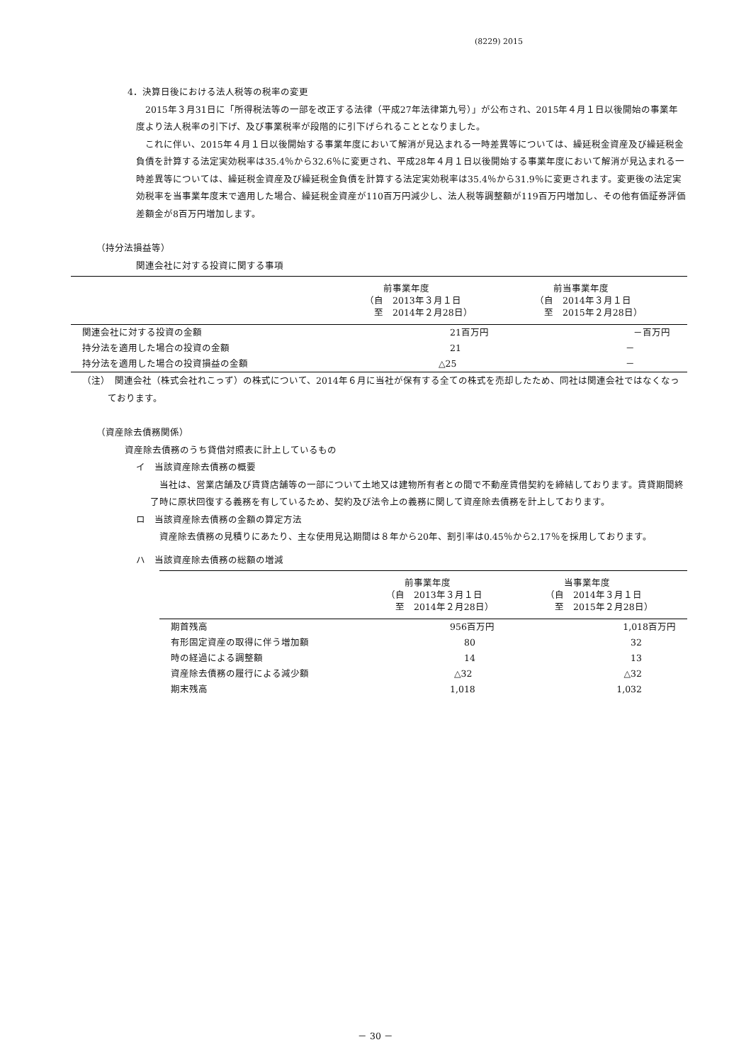(8229) 2015
4．決算日後における法人税等の税率の変更
　2015年３月31日に「所得税法等の一部を改正する法律（平成27年法律第九号）」が公布され、2015年４月１日以後開始の事業年度より法人税率の引下げ、及び事業税率が段階的に引下げられることとなりました。
　これに伴い、2015年４月１日以後開始する事業年度において解消が見込まれる一時差異等については、繰延税金資産及び繰延税金負債を計算する法定実効税率は35.4％から32.6％に変更され、平成28年４月１日以後開始する事業年度において解消が見込まれる一時差異等については、繰延税金資産及び繰延税金負債を計算する法定実効税率は35.4％から31.9％に変更されます。変更後の法定実効税率を当事業年度末で適用した場合、繰延税金資産が110百万円減少し、法人税等調整額が119百万円増加し、その他有価証券評価差額金が8百万円増加します。
（持分法損益等）
関連会社に対する投資に関する事項
| | 前事業年度 （自 2013年３月１日 至 2014年２月28日） | 前当事業年度 （自 2014年３月１日 至 2015年２月28日） |
| --- | --- | --- |
| 関連会社に対する投資の金額 | 21百万円 | －百万円 |
| 持分法を適用した場合の投資の金額 | 21 | － |
| 持分法を適用した場合の投資損益の金額 | △25 | － |
（注）　関連会社（株式会社れこっず）の株式について、2014年６月に当社が保有する全ての株式を売却したため、同社は関連会社ではなくなっております。
（資産除去債務関係）
資産除去債務のうち貸借対照表に計上しているもの
イ　当該資産除去債務の概要
　当社は、営業店舗及び賃貸店舗等の一部について土地又は建物所有者との間で不動産賃借契約を締結しております。賃貸期間終了時に原状回復する義務を有しているため、契約及び法令上の義務に関して資産除去債務を計上しております。
ロ　当該資産除去債務の金額の算定方法
　資産除去債務の見積りにあたり、主な使用見込期間は８年から20年、割引率は0.45％から2.17％を採用しております。
ハ　当該資産除去債務の総額の増減
| | 前事業年度 （自 2013年３月１日 至 2014年２月28日） | 当事業年度 （自 2014年３月１日 至 2015年２月28日） |
| --- | --- | --- |
| 期首残高 | 956百万円 | 1,018百万円 |
| 有形固定資産の取得に伴う増加額 | 80 | 32 |
| 時の経過による調整額 | 14 | 13 |
| 資産除去債務の履行による減少額 | △32 | △32 |
| 期末残高 | 1,018 | 1,032 |
－ 30 －